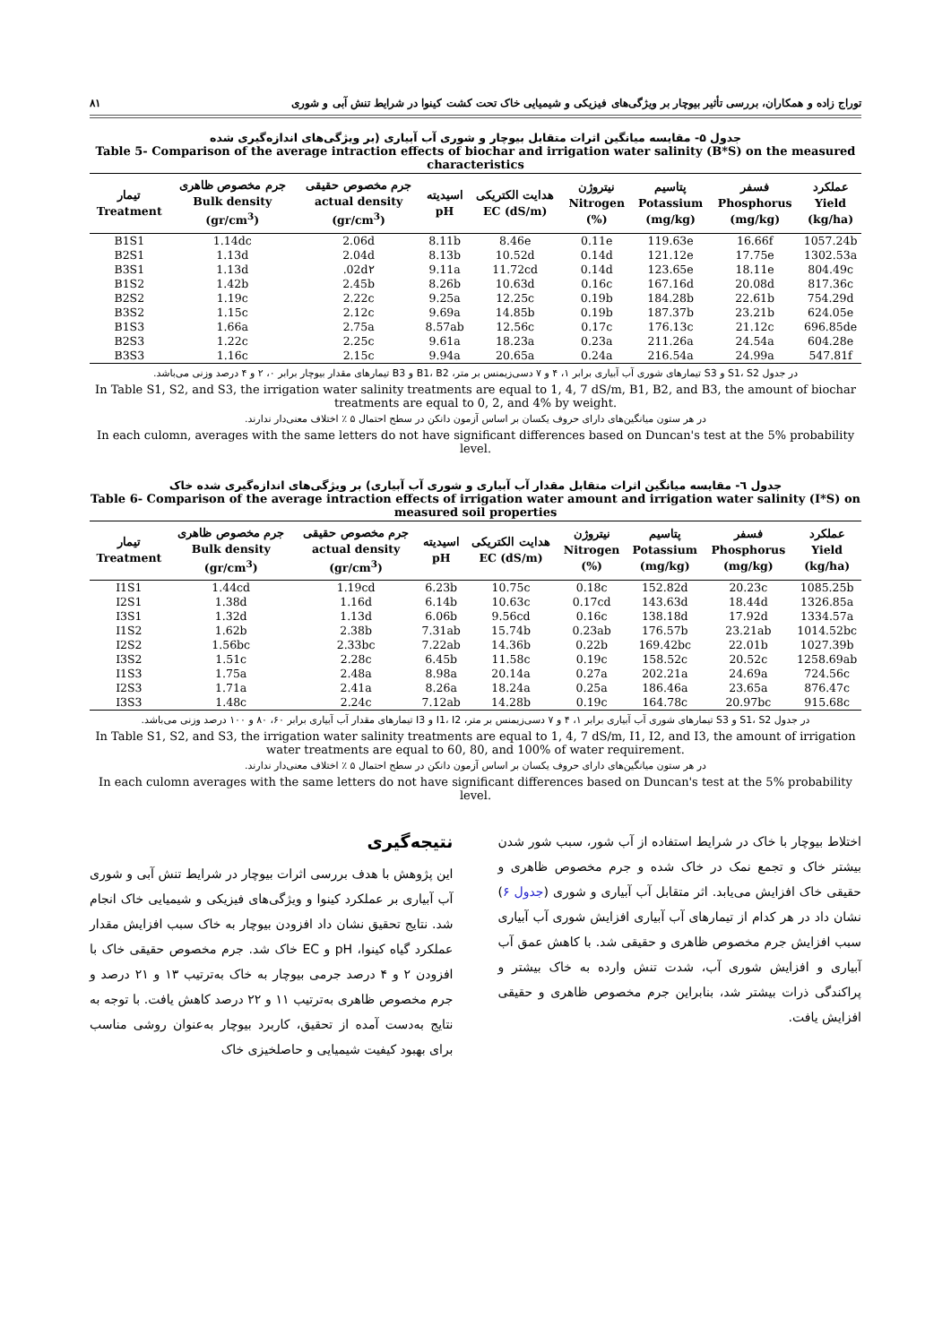توراج زاده و همکاران، بررسی تأثیر بیوچار بر ویژگی‌های فیزیکی و شیمیایی خاک تحت کشت کینوا در شرایط تنش آبی و شوری ۸۱
جدول ۵- مقایسه میانگین اثرات متقابل بیوچار و شوری آب آبیاری (بر ویژگی‌های اندازه‌گیری شده
Table 5- Comparison of the average intraction effects of biochar and irrigation water salinity (B*S) on the measured characteristics
| تیمار Treatment | جرم مخصوص ظاهری Bulk density (gr/cm<sup>3</sup>) | جرم مخصوص حقیقی actual density (gr/cm<sup>3</sup>) | اسیدیته pH | هدایت الکتریکی EC (dS/m) | نیتروژن Nitrogen (%) | پتاسیم Potassium (mg/kg) | فسفر Phosphorus (mg/kg) | عملکرد Yield (kg/ha) |
| --- | --- | --- | --- | --- | --- | --- | --- | --- |
| B1S1 | 1.14dc | 2.06d | 8.11b | 8.46e | 0.11e | 119.63e | 16.66f | 1057.24b |
| B2S1 | 1.13d | 2.04d | 8.13b | 10.52d | 0.14d | 121.12e | 17.75e | 1302.53a |
| B3S1 | 1.13d | .02d۲ | 9.11a | 11.72cd | 0.14d | 123.65e | 18.11e | 804.49c |
| B1S2 | 1.42b | 2.45b | 8.26b | 10.63d | 0.16c | 167.16d | 20.08d | 817.36c |
| B2S2 | 1.19c | 2.22c | 9.25a | 12.25c | 0.19b | 184.28b | 22.61b | 754.29d |
| B3S2 | 1.15c | 2.12c | 9.69a | 14.85b | 0.19b | 187.37b | 23.21b | 624.05e |
| B1S3 | 1.66a | 2.75a | 8.57ab | 12.56c | 0.17c | 176.13c | 21.12c | 696.85de |
| B2S3 | 1.22c | 2.25c | 9.61a | 18.23a | 0.23a | 211.26a | 24.54a | 604.28e |
| B3S3 | 1.16c | 2.15c | 9.94a | 20.65a | 0.24a | 216.54a | 24.99a | 547.81f |
در جدول S1، S2 و S3 تیمارهای شوری آب آبیاری برابر ۱، ۴ و ۷ دسی‌زیمنس بر متر، B1، B2 و B3 تیمارهای مقدار بیوچار برابر ۰، ۲ و ۴ درصد وزنی می‌باشد.
In Table S1, S2, and S3, the irrigation water salinity treatments are equal to 1, 4, 7 dS/m, B1, B2, and B3, the amount of biochar treatments are equal to 0, 2, and 4% by weight.
در هر ستون میانگین‌های دارای حروف یکسان بر اساس آزمون دانکن در سطح احتمال ۵ ٪ اختلاف معنی‌دار ندارند.
In each culomn, averages with the same letters do not have significant differences based on Duncan's test at the 5% probability level.
جدول ٦- مقایسه میانگین اثرات متقابل مقدار آب آبیاری و شوری آب آبیاری) بر ویژگی‌های اندازه‌گیری شده خاک
Table 6- Comparison of the average intraction effects of irrigation water amount and irrigation water salinity (I*S) on measured soil properties
| تیمار Treatment | جرم مخصوص ظاهری Bulk density (gr/cm<sup>3</sup>) | جرم مخصوص حقیقی actual density (gr/cm<sup>3</sup>) | اسیدیته pH | هدایت الکتریکی EC (dS/m) | نیتروژن Nitrogen (%) | پتاسیم Potassium (mg/kg) | فسفر Phosphorus (mg/kg) | عملکرد Yield (kg/ha) |
| --- | --- | --- | --- | --- | --- | --- | --- | --- |
| I1S1 | 1.44cd | 1.19cd | 6.23b | 10.75c | 0.18c | 152.82d | 20.23c | 1085.25b |
| I2S1 | 1.38d | 1.16d | 6.14b | 10.63c | 0.17cd | 143.63d | 18.44d | 1326.85a |
| I3S1 | 1.32d | 1.13d | 6.06b | 9.56cd | 0.16c | 138.18d | 17.92d | 1334.57a |
| I1S2 | 1.62b | 2.38b | 7.31ab | 15.74b | 0.23ab | 176.57b | 23.21ab | 1014.52bc |
| I2S2 | 1.56bc | 2.33bc | 7.22ab | 14.36b | 0.22b | 169.42bc | 22.01b | 1027.39b |
| I3S2 | 1.51c | 2.28c | 6.45b | 11.58c | 0.19c | 158.52c | 20.52c | 1258.69ab |
| I1S3 | 1.75a | 2.48a | 8.98a | 20.14a | 0.27a | 202.21a | 24.69a | 724.56c |
| I2S3 | 1.71a | 2.41a | 8.26a | 18.24a | 0.25a | 186.46a | 23.65a | 876.47c |
| I3S3 | 1.48c | 2.24c | 7.12ab | 14.28b | 0.19c | 164.78c | 20.97bc | 915.68c |
در جدول S1، S2 و S3 تیمارهای شوری آب آبیاری برابر ۱، ۴ و ۷ دسی‌زیمنس بر متر، I1، I2 و I3 تیمارهای مقدار آب آبیاری برابر ۶۰، ۸۰ و ۱۰۰ درصد وزنی می‌باشد.
In Table S1, S2, and S3, the irrigation water salinity treatments are equal to 1, 4, 7 dS/m, I1, I2, and I3, the amount of irrigation water treatments are equal to 60, 80, and 100% of water requirement.
در هر ستون میانگین‌های دارای حروف یکسان بر اساس آزمون دانکن در سطح احتمال ۵ ٪ اختلاف معنی‌دار ندارند.
In each culomn averages with the same letters do not have significant differences based on Duncan's test at the 5% probability level.
اختلاط بیوچار با خاک در شرایط استفاده از آب شور، سبب شور شدن بیشتر خاک و تجمع نمک در خاک شده و جرم مخصوص ظاهری و حقیقی خاک افزایش می‌یابد. اثر متقابل آب آبیاری و شوری (جدول ۶) نشان داد در هر کدام از تیمارهای آب آبیاری افزایش شوری آب آبیاری سبب افزایش جرم مخصوص ظاهری و حقیقی شد. با کاهش عمق آب آبیاری و افزایش شوری آب، شدت تنش وارده به خاک بیشتر و پراکندگی ذرات بیشتر شد، بنابراین جرم مخصوص ظاهری و حقیقی افزایش یافت.
نتیجه‌گیری
این پژوهش با هدف بررسی اثرات بیوچار در شرایط تنش آبی و شوری آب آبیاری بر عملکرد کینوا و ویژگی‌های فیزیکی و شیمیایی خاک انجام شد. نتایج تحقیق نشان داد افزودن بیوچار به خاک سبب افزایش مقدار عملکرد گیاه کینوا، pH و EC خاک شد. جرم مخصوص حقیقی خاک با افزودن ۲ و ۴ درصد جرمی بیوچار به خاک به‌ترتیب ۱۳ و ۲۱ درصد و جرم مخصوص ظاهری به‌ترتیب ۱۱ و ۲۲ درصد کاهش یافت. با توجه به نتایج به‌دست آمده از تحقیق، کاربرد بیوچار به‌عنوان روشی مناسب برای بهبود کیفیت شیمیایی و حاصلخیزی خاک